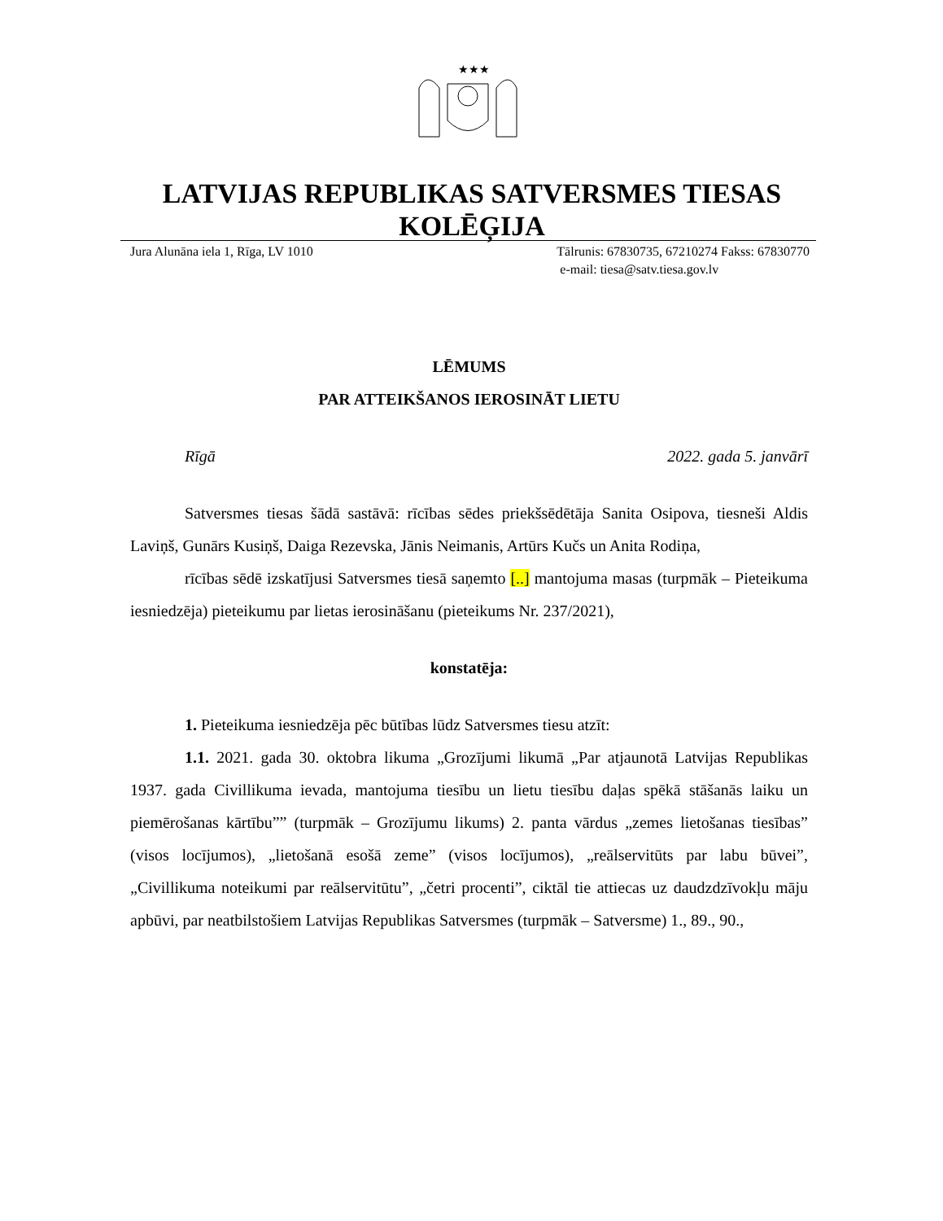★★★
LATVIJAS REPUBLIKAS SATVERSMES TIESAS KOLĒĢIJA
Jura Alunāna iela 1, Rīga, LV 1010 Tālrunis: 67830735, 67210274 Fakss: 67830770
e-mail: tiesa@satv.tiesa.gov.lv
LĒMUMS
PAR ATTEIKŠANOS IEROSINĀT LIETU
Rīgā 2022. gada 5. janvārī
Satversmes tiesas šādā sastāvā: rīcības sēdes priekšsēdētāja Sanita Osipova, tiesneši Aldis Laviņš, Gunārs Kusiņš, Daiga Rezevska, Jānis Neimanis, Artūrs Kučs un Anita Rodiņa,
rīcības sēdē izskatījusi Satversmes tiesā saņemto [..] mantojuma masas (turpmāk – Pieteikuma iesniedzēja) pieteikumu par lietas ierosināšanu (pieteikums Nr. 237/2021),
konstatēja:
1. Pieteikuma iesniedzēja pēc būtības lūdz Satversmes tiesu atzīt:
1.1. 2021. gada 30. oktobra likuma „Grozījumi likumā „Par atjaunotā Latvijas Republikas 1937. gada Civillikuma ievada, mantojuma tiesību un lietu tiesību daļas spēkā stāšanās laiku un piemērošanas kārtību”” (turpmāk – Grozījumu likums) 2. panta vārdus „zemes lietošanas tiesības” (visos locījumos), „lietošanā esošā zeme” (visos locījumos), „reālservitūts par labu būvei”, „Civillikuma noteikumi par reālservitūtu”, „četri procenti”, ciktāl tie attiecas uz daudzdzīvokļu māju apbūvi, par neatbilstošiem Latvijas Republikas Satversmes (turpmāk – Satversme) 1., 89., 90.,